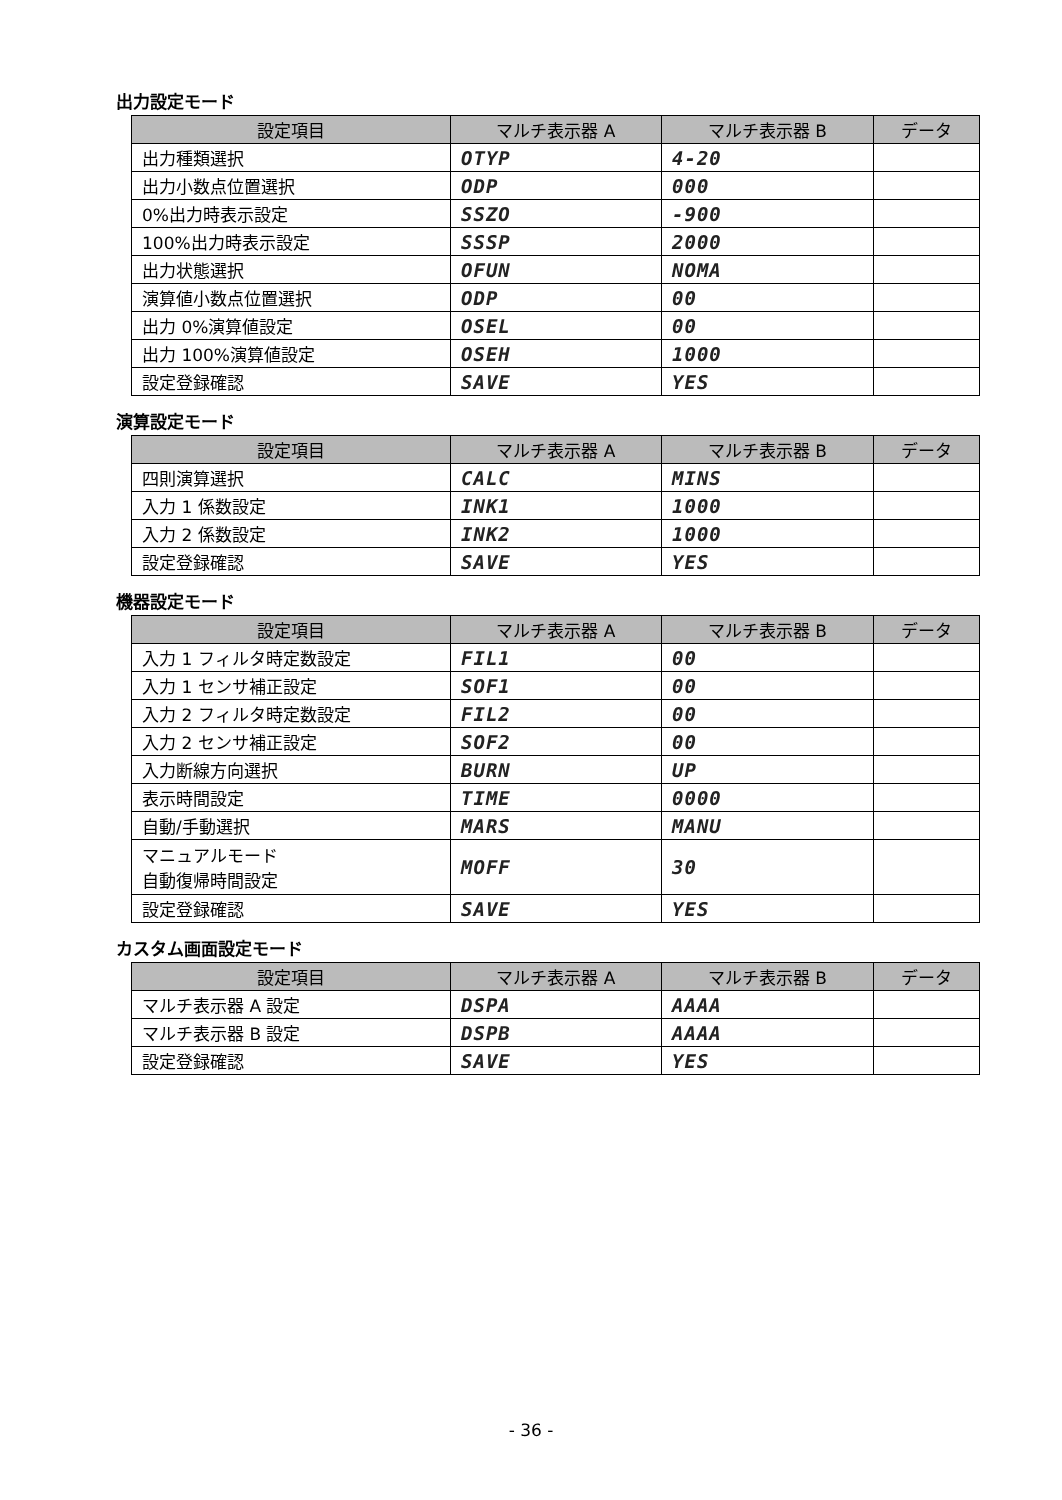出力設定モード
| 設定項目 | マルチ表示器 A | マルチ表示器 B | データ |
| --- | --- | --- | --- |
| 出力種類選択 | OTYP | 4-20 | |
| 出力小数点位置選択 | ODP | 000 | |
| 0%出力時表示設定 | SSZO | -900 | |
| 100%出力時表示設定 | SSSP | 2000 | |
| 出力状態選択 | OFUN | NOMA | |
| 演算値小数点位置選択 | ODP | 00 | |
| 出力 0%演算値設定 | OSEL | 00 | |
| 出力 100%演算値設定 | OSEH | 1000 | |
| 設定登録確認 | SAVE | YES | |
演算設定モード
| 設定項目 | マルチ表示器 A | マルチ表示器 B | データ |
| --- | --- | --- | --- |
| 四則演算選択 | CALC | MINS | |
| 入力 1 係数設定 | INK1 | 1000 | |
| 入力 2 係数設定 | INK2 | 1000 | |
| 設定登録確認 | SAVE | YES | |
機器設定モード
| 設定項目 | マルチ表示器 A | マルチ表示器 B | データ |
| --- | --- | --- | --- |
| 入力 1 フィルタ時定数設定 | FIL1 | 00 | |
| 入力 1 センサ補正設定 | SOF1 | 00 | |
| 入力 2 フィルタ時定数設定 | FIL2 | 00 | |
| 入力 2 センサ補正設定 | SOF2 | 00 | |
| 入力断線方向選択 | BURN | UP | |
| 表示時間設定 | TIME | 0000 | |
| 自動/手動選択 | MARS | MANU | |
| マニュアルモード 自動復帰時間設定 | MOFF | 30 | |
| 設定登録確認 | SAVE | YES | |
カスタム画面設定モード
| 設定項目 | マルチ表示器 A | マルチ表示器 B | データ |
| --- | --- | --- | --- |
| マルチ表示器 A 設定 | DSPA | AAAA | |
| マルチ表示器 B 設定 | DSPB | AAAA | |
| 設定登録確認 | SAVE | YES | |
- 36 -